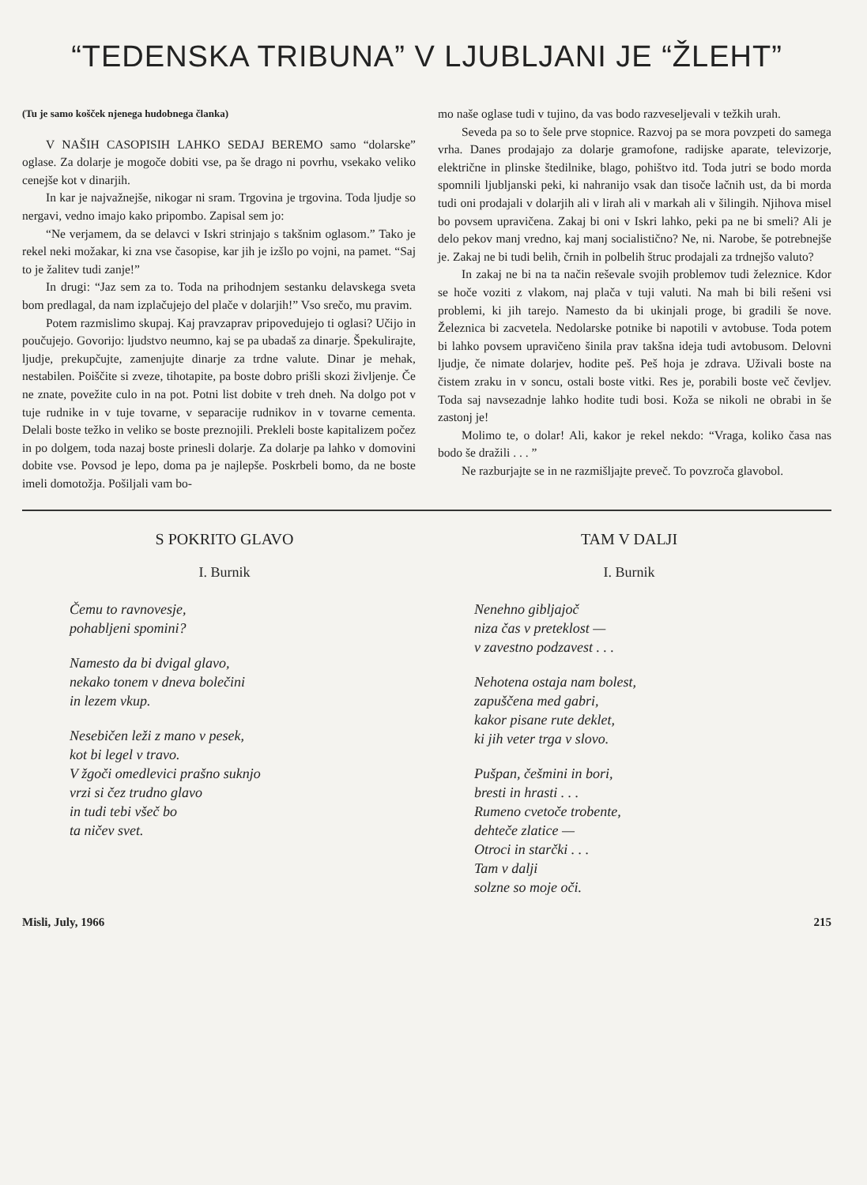“TEDENSKA TRIBUNA” V LJUBLJANI JE “ŽLEHT”
(Tu je samo košček njenega hudobnega članka)
V NAŠIH CASOPISIH LAHKO SEDAJ BEREMO samo “dolarske” oglase. Za dolarje je mogoče dobiti vse, pa še drago ni povrhu, vsekako veliko cenejše kot v dinarjih.
In kar je najvažnejše, nikogar ni sram. Trgovina je trgovina. Toda ljudje so nergavi, vedno imajo kako pripombo. Zapisal sem jo:
“Ne verjamem, da se delavci v Iskri strinjajo s takšnim oglasom.” Tako je rekel neki možakar, ki zna vse časopise, kar jih je izšlo po vojni, na pamet. “Saj to je žalitev tudi zanje!”
In drugi: “Jaz sem za to. Toda na prihodnjem sestanku delavskega sveta bom predlagal, da nam izplačujejo del plače v dolarjih!” Vso srečo, mu pravim.
Potem razmislimo skupaj. Kaj pravzaprav pripovedujejo ti oglasi? Učijo in poučujejo. Govorijo: ljudstvo neumno, kaj se pa ubadaš za dinarje. Špekulirajte, ljudje, prekupčujte, zamenjujte dinarje za trdne valute. Dinar je mehak, nestabilen. Poiščite si zveze, tihotapite, pa boste dobro prišli skozi življenje. Če ne znate, povežite culo in na pot. Potni list dobite v treh dneh. Na dolgo pot v tuje rudnike in v tuje tovarne, v separacije rudnikov in v tovarne cementa. Delali boste težko in veliko se boste preznojili. Prekleli boste kapitalizem počez in po dolgem, toda nazaj boste prinesli dolarje. Za dolarje pa lahko v domovini dobite vse. Povsod je lepo, doma pa je najlepše. Poskrbeli bomo, da ne boste imeli domotožja. Pošiljali vam bo-
mo naše oglase tudi v tujino, da vas bodo razveseljevali v težkih urah.
Seveda pa so to šele prve stopnice. Razvoj pa se mora povzpeti do samega vrha. Danes prodajajo za dolarje gramofone, radijske aparate, televizorje, električne in plinske štedilnike, blago, pohištvo itd. Toda jutri se bodo morda spomnili ljubljanski peki, ki nahranijo vsak dan tisoče lačnih ust, da bi morda tudi oni prodajali v dolarjih ali v lirah ali v markah ali v šilingih. Njihova misel bo povsem upravičena. Zakaj bi oni v Iskri lahko, peki pa ne bi smeli? Ali je delo pekov manj vredno, kaj manj socialistično? Ne, ni. Narobe, še potrebnejše je. Zakaj ne bi tudi belih, črnih in polbelih štruc prodajali za trdnejšo valuto?
In zakaj ne bi na ta način reševale svojih problemov tudi železnice. Kdor se hoče voziti z vlakom, naj plača v tuji valuti. Na mah bi bili rešeni vsi problemi, ki jih tarejo. Namesto da bi ukinjali proge, bi gradili še nove. Železnica bi zacvetela. Nedolarske potnike bi napotili v avtobuse. Toda potem bi lahko povsem upravičeno šinila prav takšna ideja tudi avtobusom. Delovni ljudje, če nimate dolarjev, hodite peš. Peš hoja je zdrava. Uživali boste na čistem zraku in v soncu, ostali boste vitki. Res je, porabili boste več čevljev. Toda saj navsezadnje lahko hodite tudi bosi. Koža se nikoli ne obrabi in še zastonj je!
Molimo te, o dolar! Ali, kakor je rekel nekdo: “Vraga, koliko časa nas bodo še dražili . . . ”
Ne razburjajte se in ne razmišljajte preveč. To povzroča glavobol.
S POKRITO GLAVO
I. Burnik
Čemu to ravnovesje,
pohabljeni spomini?
Namesto da bi dvigal glavo,
nekako tonem v dneva bolečini
in lezem vkup.
Nesebičen leži z mano v pesek,
kot bi legel v travo.
V žgoči omedlevici prašno suknjo
vrzi si čez trudno glavo
in tudi tebi všeč bo
ta ničev svet.
TAM V DALJI
I. Burnik
Nenehno gibljajoč
niza čas v preteklost —
v zavestno podzavest . . .
Nehotena ostaja nam bolest,
zapuščena med gabri,
kakor pisane rute deklet,
ki jih veter trga v slovo.
Pušpan, češmini in bori,
bresti in hrasti . . .
Rumeno cvetoče trobente,
dehteče zlatice —
Otroci in starčki . . .
Tam v dalji
solzne so moje oči.
Misli, July, 1966 215